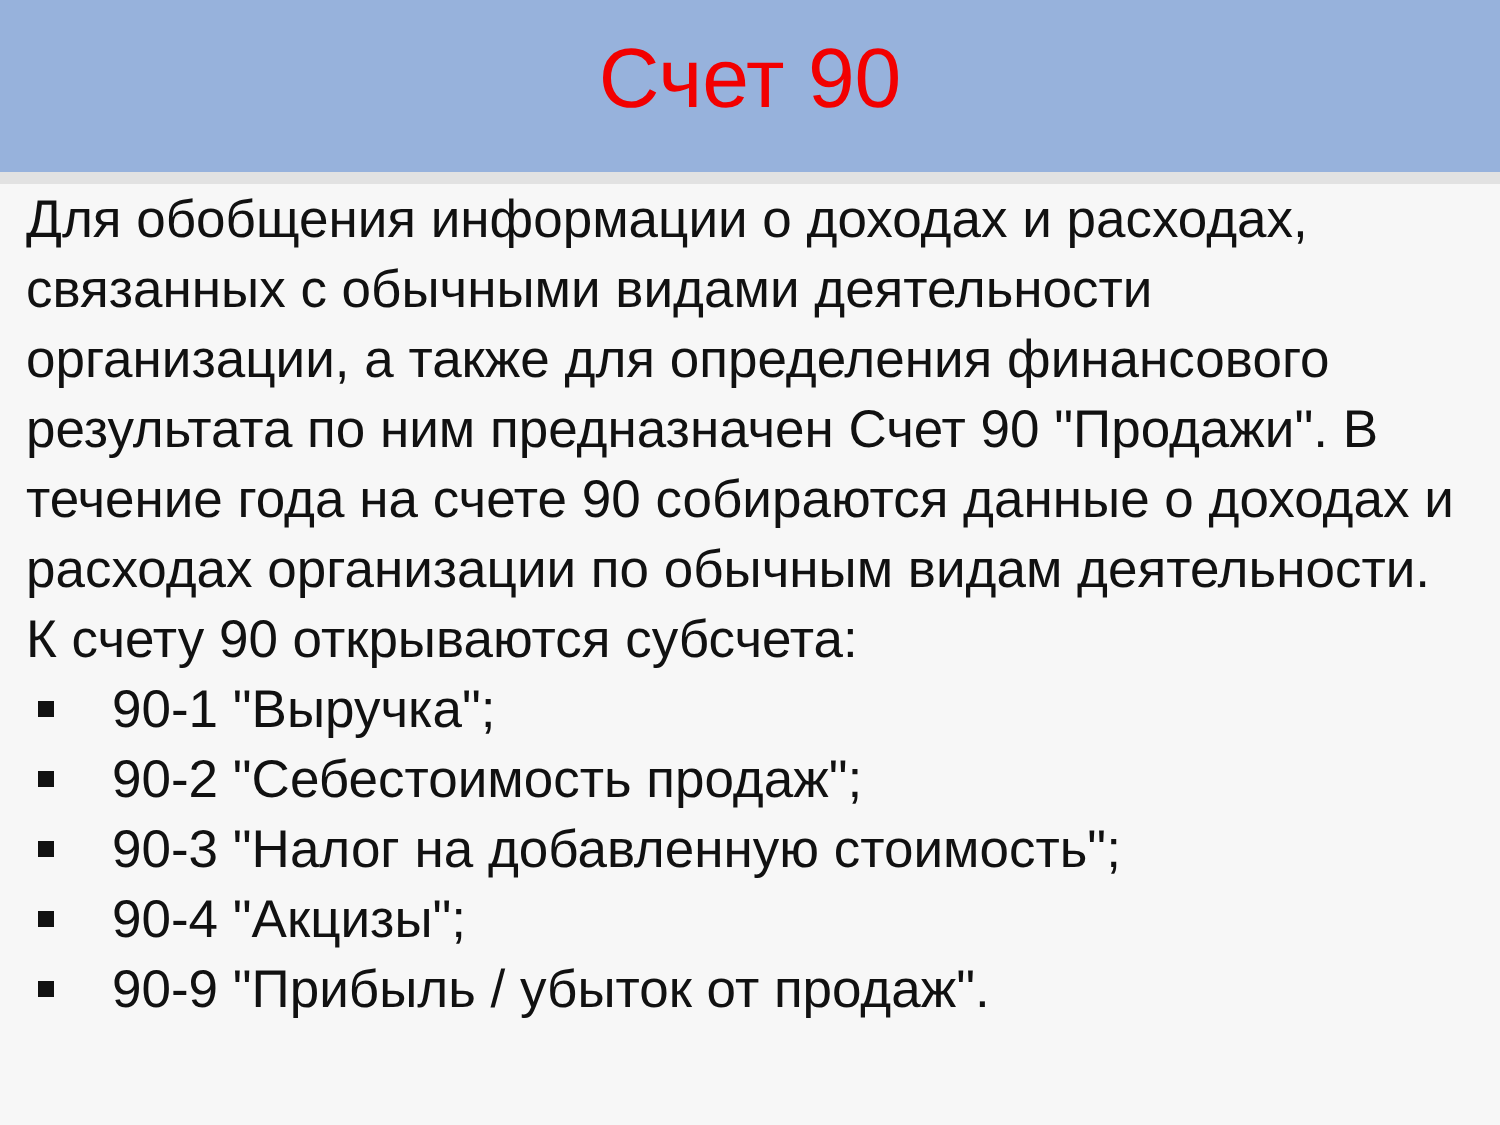Счет 90
Для обобщения информации о доходах и расходах, связанных с обычными видами деятельности организации, а также для определения финансового результата по ним предназначен Счет 90 "Продажи". В течение года на счете 90 собираются данные о доходах и расходах организации по обычным видам деятельности.
К счету 90 открываются субсчета:
90-1 "Выручка";
90-2 "Себестоимость продаж";
90-3 "Налог на добавленную стоимость";
90-4 "Акцизы";
90-9 "Прибыль / убыток от продаж".